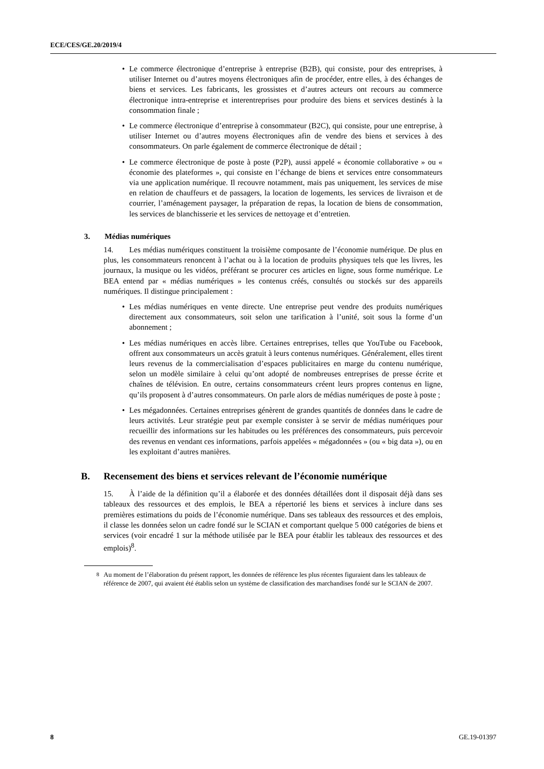ECE/CES/GE.20/2019/4
• Le commerce électronique d’entreprise à entreprise (B2B), qui consiste, pour des entreprises, à utiliser Internet ou d’autres moyens électroniques afin de procéder, entre elles, à des échanges de biens et services. Les fabricants, les grossistes et d’autres acteurs ont recours au commerce électronique intra-entreprise et interentreprises pour produire des biens et services destinés à la consommation finale ;
• Le commerce électronique d’entreprise à consommateur (B2C), qui consiste, pour une entreprise, à utiliser Internet ou d’autres moyens électroniques afin de vendre des biens et services à des consommateurs. On parle également de commerce électronique de détail ;
• Le commerce électronique de poste à poste (P2P), aussi appelé « économie collaborative » ou « économie des plateformes », qui consiste en l’échange de biens et services entre consommateurs via une application numérique. Il recouvre notamment, mais pas uniquement, les services de mise en relation de chauffeurs et de passagers, la location de logements, les services de livraison et de courrier, l’aménagement paysager, la préparation de repas, la location de biens de consommation, les services de blanchisserie et les services de nettoyage et d’entretien.
3. Médias numériques
14. Les médias numériques constituent la troisième composante de l’économie numérique. De plus en plus, les consommateurs renoncent à l’achat ou à la location de produits physiques tels que les livres, les journaux, la musique ou les vidéos, préférant se procurer ces articles en ligne, sous forme numérique. Le BEA entend par « médias numériques » les contenus créés, consultés ou stockés sur des appareils numériques. Il distingue principalement :
• Les médias numériques en vente directe. Une entreprise peut vendre des produits numériques directement aux consommateurs, soit selon une tarification à l’unité, soit sous la forme d’un abonnement ;
• Les médias numériques en accès libre. Certaines entreprises, telles que YouTube ou Facebook, offrent aux consommateurs un accès gratuit à leurs contenus numériques. Généralement, elles tirent leurs revenus de la commercialisation d’espaces publicitaires en marge du contenu numérique, selon un modèle similaire à celui qu’ont adopté de nombreuses entreprises de presse écrite et chaînes de télévision. En outre, certains consommateurs créent leurs propres contenus en ligne, qu’ils proposent à d’autres consommateurs. On parle alors de médias numériques de poste à poste ;
• Les mégadonnées. Certaines entreprises génèrent de grandes quantités de données dans le cadre de leurs activités. Leur stratégie peut par exemple consister à se servir de médias numériques pour recueillir des informations sur les habitudes ou les préférences des consommateurs, puis percevoir des revenus en vendant ces informations, parfois appelées « mégadonnées » (ou « big data »), ou en les exploitant d’autres manières.
B. Recensement des biens et services relevant de l’économie numérique
15. À l’aide de la définition qu’il a élaborée et des données détaillées dont il disposait déjà dans ses tableaux des ressources et des emplois, le BEA a répertorié les biens et services à inclure dans ses premières estimations du poids de l’économie numérique. Dans ses tableaux des ressources et des emplois, il classe les données selon un cadre fondé sur le SCIAN et comportant quelque 5 000 catégories de biens et services (voir encadré 1 sur la méthode utilisée par le BEA pour établir les tableaux des ressources et des emplois)<sup>8</sup>.
<sup>8</sup> Au moment de l’élaboration du présent rapport, les données de référence les plus récentes figuraient dans les tableaux de référence de 2007, qui avaient été établis selon un système de classification des marchandises fondé sur le SCIAN de 2007.
8 GE.19-01397